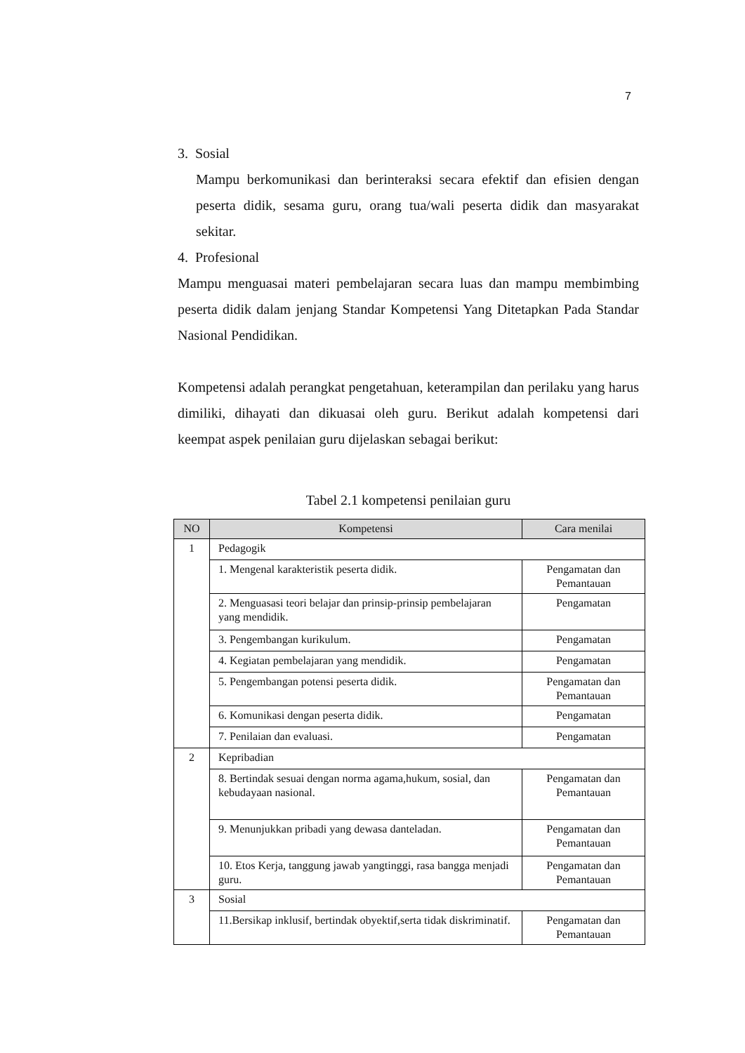7
3. Sosial
Mampu berkomunikasi dan berinteraksi secara efektif dan efisien dengan peserta didik, sesama guru, orang tua/wali peserta didik dan masyarakat sekitar.
4. Profesional
Mampu menguasai materi pembelajaran secara luas dan mampu membimbing peserta didik dalam jenjang Standar Kompetensi Yang Ditetapkan Pada Standar Nasional Pendidikan.
Kompetensi adalah perangkat pengetahuan, keterampilan dan perilaku yang harus dimiliki, dihayati dan dikuasai oleh guru. Berikut adalah kompetensi dari keempat aspek penilaian guru dijelaskan sebagai berikut:
Tabel 2.1 kompetensi penilaian guru
| NO | Kompetensi | Cara menilai |
| --- | --- | --- |
| 1 | Pedagogik | |
| | 1. Mengenal karakteristik peserta didik. | Pengamatan dan Pemantauan |
| | 2. Menguasasi teori belajar dan prinsip-prinsip pembelajaran yang mendidik. | Pengamatan |
| | 3. Pengembangan kurikulum. | Pengamatan |
| | 4. Kegiatan pembelajaran yang mendidik. | Pengamatan |
| | 5. Pengembangan potensi peserta didik. | Pengamatan dan Pemantauan |
| | 6. Komunikasi dengan peserta didik. | Pengamatan |
| | 7. Penilaian dan evaluasi. | Pengamatan |
| 2 | Kepribadian | |
| | 8. Bertindak sesuai dengan norma agama,hukum, sosial, dan kebudayaan nasional. | Pengamatan dan Pemantauan |
| | 9. Menunjukkan pribadi yang dewasa danteladan. | Pengamatan dan Pemantauan |
| | 10. Etos Kerja, tanggung jawab yangtinggi, rasa bangga menjadi guru. | Pengamatan dan Pemantauan |
| 3 | Sosial | |
| | 11.Bersikap inklusif, bertindak obyektif,serta tidak diskriminatif. | Pengamatan dan Pemantauan |